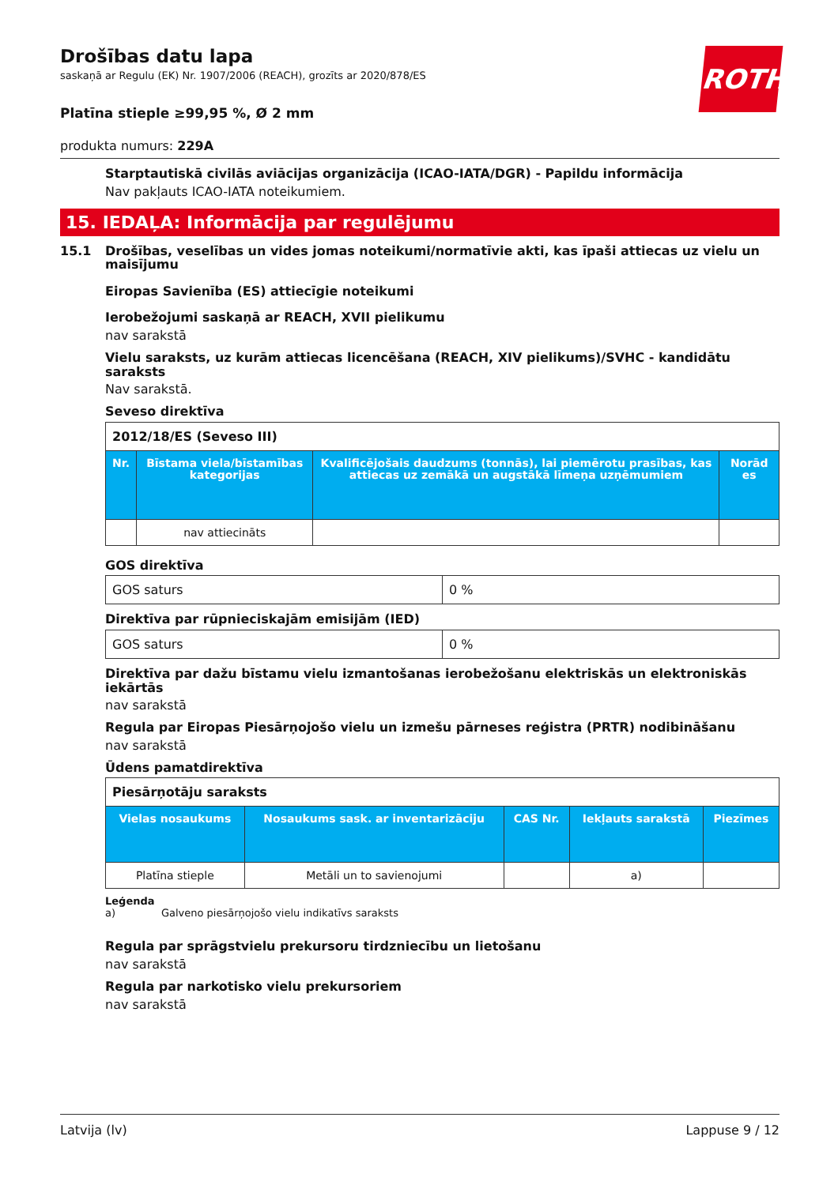ROTH
Drošības datu lapa
saskaņā ar Regulu (EK) Nr. 1907/2006 (REACH), grozīts ar 2020/878/ES
Platīna stieple ≥99,95 %, Ø 2 mm
produkta numurs: 229A
Starptautiskā civilās aviācijas organizācija (ICAO-IATA/DGR) - Papildu informācija
Nav pakļauts ICAO-IATA noteikumiem.
15. IEDAĻA: Informācija par regulējumu
15.1 Drošības, veselības un vides jomas noteikumi/normatīvie akti, kas īpaši attiecas uz vielu un maisījumu
Eiropas Savienība (ES) attiecīgie noteikumi
Ierobežojumi saskaņā ar REACH, XVII pielikumu
nav sarakstā
Vielu saraksts, uz kurām attiecas licencēšana (REACH, XIV pielikums)/SVHC - kandidātu saraksts
Nav sarakstā.
Seveso direktīva
| 2012/18/ES (Seveso III) | | | |
| Nr. | Bīstama viela/bīstamības kategorijas | Kvalificējošais daudzums (tonnās), lai piemērotu prasības, kas attiecas uz zemākā un augstākā līmeņa uzņēmumiem | Norād es |
| | nav attiecināts | | |
GOS direktīva
| GOS saturs | 0 % |
Direktīva par rūpnieciskajām emisijām (IED)
| GOS saturs | 0 % |
Direktīva par dažu bīstamu vielu izmantošanas ierobežošanu elektriskās un elektroniskās iekārtās
nav sarakstā
Regula par Eiropas Piesārņojošo vielu un izmešu pārneses reģistra (PRTR) nodibināšanu
nav sarakstā
Ūdens pamatdirektīva
| Piesārņotāju saraksts | | | | |
| Vielas nosaukums | Nosaukums sask. ar inventarizāciju | CAS Nr. | Iekļauts sarakstā | Piezīmes |
| Platīna stieple | Metāli un to savienojumi | | a) | |
Leģenda
a) Galveno piesārņojošo vielu indikatīvs saraksts
Regula par sprāgstvielu prekursoru tirdzniecību un lietošanu
nav sarakstā
Regula par narkotisko vielu prekursoriem
nav sarakstā
Latvija (lv) Lappuse 9 / 12